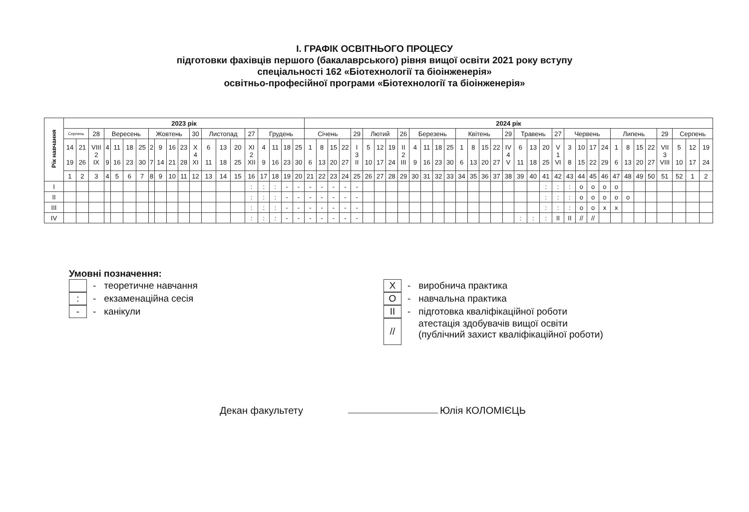І. ГРАФІК ОСВІТНЬОГО ПРОЦЕСУ
підготовки фахівців першого (бакалаврського) рівня вищої освіти 2021 року вступу
спеціальності 162 «Біотехнології та біоінженерія»
освітньо-професійної програми «Біотехнології та біоінженерія»
| Рік навчання | 2023 рік | | | | | | | | | | | | | | | | | | | | 2024 рік | | | | | | | | | | | | | | | | | | | | | | | | | | | | | | | | | |
| --- | --- | --- | --- | --- | --- | --- | --- | --- | --- | --- | --- | --- | --- | --- | --- | --- | --- | --- | --- | --- | --- | --- | --- | --- | --- | --- | --- | --- | --- | --- | --- | --- | --- | --- | --- | --- | --- | --- | --- | --- | --- | --- | --- | --- | --- | --- | --- | --- | --- | --- | --- | --- | --- | --- |
| | Серпень | | 28 | Вересень | | | | Жовтень | | | | 30 | Листопад | | | 27 | Грудень | | | | Січень | | | | 29 | Лютий | | | 26 | Березень | | | | Квітень | | | | 29 | Травень | | | 27 | Червень | | | | Липень | | | | 29 | Серпень | | |
| | 14 19 | 21 26 | VIII 2 IX | 4 9 | 11 16 | 18 23 | 25 30 | 2 7 | 9 14 | 16 21 | 23 28 | X 4 XI | 6 11 | 13 18 | 20 25 | XI 2 XII | 4 9 | 11 16 | 18 23 | 25 30 | 1 6 | 8 13 | 15 20 | 22 27 | I 3 II | 5 10 | 12 17 | 19 24 | II 2 III | 4 9 | 11 16 | 18 23 | 25 30 | 1 6 | 8 13 | 15 20 | 22 27 | IV 4 V | 6 11 | 13 18 | 20 25 | V 1 VI | 3 8 | 10 15 | 17 22 | 24 29 | 1 6 | 8 13 | 15 20 | 22 27 | VII 3 VIII | 5 10 | 12 17 | 19 24 |
| | 1 | 2 | 3 | 4 | 5 | 6 | 7 | 8 | 9 | 10 | 11 | 12 | 13 | 14 | 15 | 16 | 17 | 18 | 19 | 20 | 21 | 22 | 23 | 24 | 25 | 26 | 27 | 28 | 29 | 30 | 31 | 32 | 33 | 34 | 35 | 36 | 37 | 38 | 39 | 40 | 41 | 42 | 43 | 44 | 45 | 46 | 47 | 48 | 49 | 50 | 51 | 52 | 1 | 2 |
| I | | | | | | | | | | | | | | | | : | : | : | - | - | - | - | - | - | - | | | | | | | | | | | | | | | | : | : | : | o | o | o | o | | | | | | | |
| II | | | | | | | | | | | | | | | | : | : | : | - | - | - | - | - | - | - | | | | | | | | | | | | | | | | : | : | : | o | o | o | o | o | | | | | | |
| III | | | | | | | | | | | | | | | | : | : | : | - | - | - | - | - | - | - | | | | | | | | | | | | | | | | : | : | : | o | o | x | x | | | | | | | |
| IV | | | | | | | | | | | | | | | | : | : | : | - | - | - | - | - | - | - | | | | | | | | | | | | | | : | : | : | II | II | // | // | | | | | | | | | |
Умовні позначення:
- теоретичне навчання
:
- екзаменаційна сесія
-
- канікули
X
- виробнича практика
O
- навчальна практика
II
- підготовка кваліфікаційної роботи
//
атестація здобувачів вищої освіти
(публічний захист кваліфікаційної роботи)
Декан факультету Юлія КОЛОМІЄЦЬ